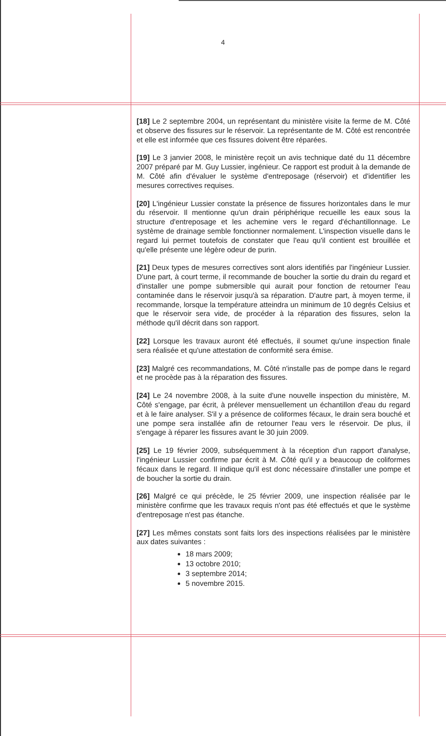4
[18] Le 2 septembre 2004, un représentant du ministère visite la ferme de M. Côté et observe des fissures sur le réservoir. La représentante de M. Côté est rencontrée et elle est informée que ces fissures doivent être réparées.
[19] Le 3 janvier 2008, le ministère reçoit un avis technique daté du 11 décembre 2007 préparé par M. Guy Lussier, ingénieur. Ce rapport est produit à la demande de M. Côté afin d'évaluer le système d'entreposage (réservoir) et d'identifier les mesures correctives requises.
[20] L'ingénieur Lussier constate la présence de fissures horizontales dans le mur du réservoir. Il mentionne qu'un drain périphérique recueille les eaux sous la structure d'entreposage et les achemine vers le regard d'échantillonnage. Le système de drainage semble fonctionner normalement. L'inspection visuelle dans le regard lui permet toutefois de constater que l'eau qu'il contient est brouillée et qu'elle présente une légère odeur de purin.
[21] Deux types de mesures correctives sont alors identifiés par l'ingénieur Lussier. D'une part, à court terme, il recommande de boucher la sortie du drain du regard et d'installer une pompe submersible qui aurait pour fonction de retourner l'eau contaminée dans le réservoir jusqu'à sa réparation. D'autre part, à moyen terme, il recommande, lorsque la température atteindra un minimum de 10 degrés Celsius et que le réservoir sera vide, de procéder à la réparation des fissures, selon la méthode qu'il décrit dans son rapport.
[22] Lorsque les travaux auront été effectués, il soumet qu'une inspection finale sera réalisée et qu'une attestation de conformité sera émise.
[23] Malgré ces recommandations, M. Côté n'installe pas de pompe dans le regard et ne procède pas à la réparation des fissures.
[24] Le 24 novembre 2008, à la suite d'une nouvelle inspection du ministère, M. Côté s'engage, par écrit, à prélever mensuellement un échantillon d'eau du regard et à le faire analyser. S'il y a présence de coliformes fécaux, le drain sera bouché et une pompe sera installée afin de retourner l'eau vers le réservoir. De plus, il s'engage à réparer les fissures avant le 30 juin 2009.
[25] Le 19 février 2009, subséquemment à la réception d'un rapport d'analyse, l'ingénieur Lussier confirme par écrit à M. Côté qu'il y a beaucoup de coliformes fécaux dans le regard. Il indique qu'il est donc nécessaire d'installer une pompe et de boucher la sortie du drain.
[26] Malgré ce qui précède, le 25 février 2009, une inspection réalisée par le ministère confirme que les travaux requis n'ont pas été effectués et que le système d'entreposage n'est pas étanche.
[27] Les mêmes constats sont faits lors des inspections réalisées par le ministère aux dates suivantes :
18 mars 2009;
13 octobre 2010;
3 septembre 2014;
5 novembre 2015.